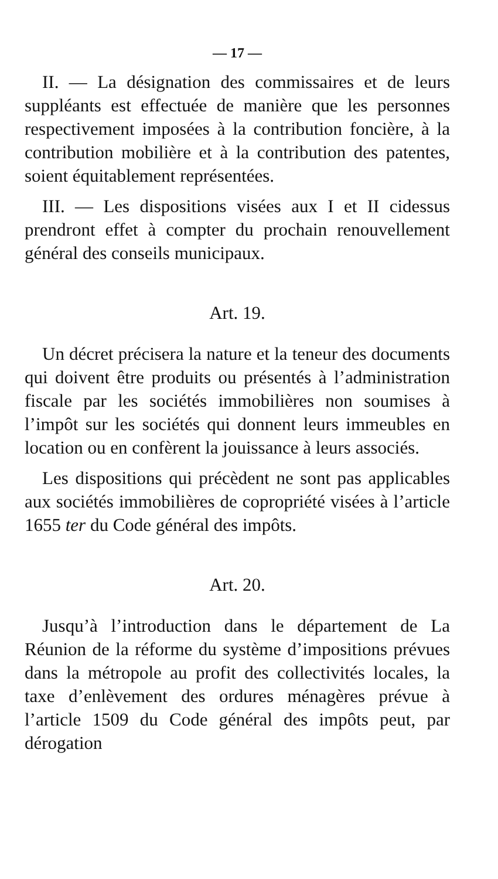— 17 —
II. — La désignation des commissaires et de leurs suppléants est effectuée de manière que les personnes respectivement imposées à la contribution foncière, à la contribution mobilière et à la contribution des patentes, soient équitablement représentées.
III. — Les dispositions visées aux I et II cidessus prendront effet à compter du prochain renouvellement général des conseils municipaux.
Art. 19.
Un décret précisera la nature et la teneur des documents qui doivent être produits ou présentés à l’administration fiscale par les sociétés immobilières non soumises à l’impôt sur les sociétés qui donnent leurs immeubles en location ou en confèrent la jouissance à leurs associés.
Les dispositions qui précèdent ne sont pas applicables aux sociétés immobilières de copropriété visées à l’article 1655 ter du Code général des impôts.
Art. 20.
Jusqu’à l’introduction dans le département de La Réunion de la réforme du système d’impositions prévues dans la métropole au profit des collectivités locales, la taxe d’enlèvement des ordures ménagères prévue à l’article 1509 du Code général des impôts peut, par dérogation